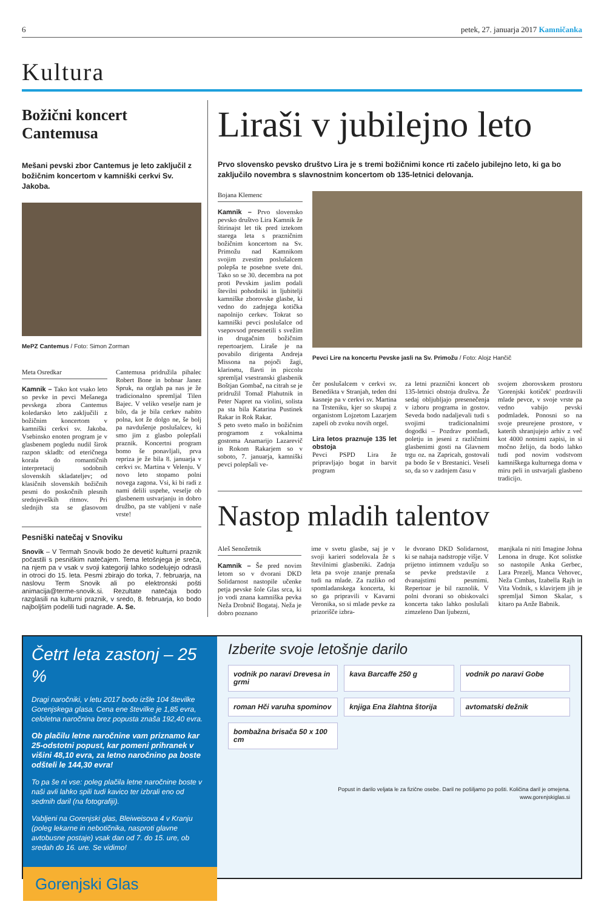6 petek, 27. januarja 2017 Kamničanka
Kultura
Božični koncert Cantemusa
Mešani pevski zbor Cantemus je leto zaključil z božičnim koncertom v kamniški cerkvi Sv. Jakoba.
MePZ Cantemus / Foto: Simon Zorman
Meta Osredkar
Kamnik – Tako kot vsako leto so pevke in pevci Mešanega pevskega zbora Cantemus koledarsko leto zaključili z božičnim koncertom v kamniški cerkvi sv. Jakoba. Vsebinsko enoten program je v glasbenem pogledu nudil širok razpon skladb: od eteričnega korala do romantičnih interpretacij sodobnih slovenskih skladateljev; od klasičnih slovenskih božičnih pesmi do poskočnih plesnih srednjeveških ritmov. Pri slednjih sta se glasovom Cantemusa pridružila pihalec Robert Bone in bobnar Janez Spruk, na orglah pa nas je že tradicionalno spremljal Tilen Bajec. V veliko veselje nam je bilo, da je bila cerkev nabito polna, kot že dolgo ne, še bolj pa navdušenje poslušalcev, ki smo jim z glasbo polepšali praznik. Koncertni program bomo še ponavljali, prva repriza je že bila 8. januarja v cerkvi sv. Martina v Velenju. V novo leto stopamo polni novega zagona. Vsi, ki bi radi z nami delili uspehe, veselje ob glasbenem ustvarjanju in dobro družbo, pa ste vabljeni v naše vrste!
Pesniški natečaj v Snoviku
Snovik – V Termah Snovik bodo že devetič kulturni praznik počastili s pesniškim natečajem. Tema letošnjega je sreča, na njem pa v vsak v svoji kategoriji lahko sodelujejo odrasli in otroci do 15. leta. Pesmi zbirajo do torka, 7. februarja, na naslovu Term Snovik ali po elektronski pošti animacija@terme-snovik.si. Rezultate natečaja bodo razglasili na kulturni praznik, v sredo, 8. februarja, ko bodo najboljšim podelili tudi nagrade. A. Se.
Liraši v jubilejno leto
Prvo slovensko pevsko društvo Lira je s tremi božičnimi konce rti začelo jubilejno leto, ki ga bo zaključilo novembra s slavnostnim koncertom ob 135-letnici delovanja.
Bojana Klemenc
Kamnik – Prvo slovensko pevsko društvo Lira Kamnik že štirinajst let tik pred iztekom starega leta s prazničnim božičnim koncertom na Sv. Primožu nad Kamnikom svojim zvestim poslušalcem polepša te posebne svete dni. Tako so se 30. decembra na pot proti Pevskim jaslim podali številni pohodniki in ljubitelji kamniške zborovske glasbe, ki vedno do zadnjega kotička napolnijo cerkev. Tokrat so kamniški pevci poslušalce od vsepovsod presenetili s svežim in drugačnim božičnim repertoarjem. Liraše je na povabilo dirigenta Andreja Missona na pojoči žagi, klarinetu, flavti in piccolu spremljal vsestranski glasbenik Boštjan Gombač, na citrah se je pridružil Tomaž Plahutnik in Peter Napret na violini, solista pa sta bila Katarina Pustinek Rakar in Rok Rakar.
S peto sveto mašo in božičnim programom z vokalnima gostoma Anamarijo Lazarevič in Rokom Rakarjem so v soboto, 7. januarja, kamniški pevci polepšali ve-
Pevci Lire na koncertu Pevske jasli na Sv. Primožu / Foto: Alojz Hančič
čer poslušalcem v cerkvi sv. Benedikta v Stranjah, teden dni kasneje pa v cerkvi sv. Martina na Trsteniku, kjer so skupaj z organistom Lojzetom Lazarjem zapeli ob zvoku novih orgel.
Lira letos praznuje 135 let obstoja
Pevci PSPD Lira že pripravljajo bogat in barvit program
za letni praznični koncert ob 135-letnici obstoja društva. Že sedaj obljubljajo presenečenja v izboru programa in gostov. Seveda bodo nadaljevali tudi s svojimi tradicionalnimi dogodki – Pozdrav pomladi, poletju in jeseni z različnimi glasbenimi gosti na Glavnem trgu oz. na Zapricah, gostovali pa bodo še v Brestanici. Veseli so, da so v zadnjem času v
svojem zborovskem prostoru 'Gorenjski kotiček' pozdravili mlade pevce, v svoje vrste pa vedno vabijo pevski podmladek. Ponosni so na svoje preurejene prostore, v katerih shranjujejo arhiv z več kot 4000 notnimi zapisi, in si močno želijo, da bodo lahko tudi pod novim vodstvom kamniškega kulturnega doma v miru peli in ustvarjali glasbeno tradicijo.
Nastop mladih talentov
Aleš Senožetnik
Kamnik – Še pred novim letom so v dvorani DKD Solidarnost nastopile učenke petja pevske šole Glas srca, ki jo vodi znana kamniška pevka Neža Drobnič Bogataj. Neža je dobro poznano
ime v svetu glasbe, saj je v svoji karieri sodelovala že s številnimi glasbeniki. Zadnja leta pa svoje znanje prenaša tudi na mlade. Za razliko od spomladanskega koncerta, ki so ga pripravili v Kavarni Veronika, so si mlade pevke za prizorišče izbra-
le dvorano DKD Solidarnost, ki se nahaja nadstropje višje. V prijetno intimnem vzdušju so se pevke predstavile z dvanajstimi pesmimi. Repertoar je bil raznolik. V polni dvorani so obiskovalci koncerta tako lahko poslušali zimzeleno Dan ljubezni,
manjkala ni niti Imagine Johna Lenona in druge. Kot solistke so nastopile Anka Gerbec, Lara Prezelj, Manca Vehovec, Neža Cimbas, Izabella Rajh in Vita Vodnik, s klavirjem jih je spremljal Simon Skalar, s kitaro pa Anže Babnik.
Četrt leta zastonj – 25 %
Dragi naročniki, v letu 2017 bodo izšle 104 številke Gorenjskega glasa. Cena ene številke je 1,85 evra, celoletna naročnina brez popusta znaša 192,40 evra.
Ob plačilu letne naročnine vam priznamo kar 25-odstotni popust, kar pomeni prihranek v višini 48,10 evra, za letno naročnino pa boste odšteli le 144,30 evra!
To pa še ni vse: poleg plačila letne naročnine boste v naši avli lahko spili tudi kavico ter izbrali eno od sedmih daril (na fotografiji).
Vabljeni na Gorenjski glas, Bleiweisova 4 v Kranju (poleg lekarne in nebotičnika, nasproti glavne avtobusne postaje) vsak dan od 7. do 15. ure, ob sredah do 16. ure. Se vidimo!
Gorenjski Glas
Izberite svoje letošnje darilo
vodnik po naravi Drevesa in grmi
kava Barcaffe 250 g
vodnik po naravi Gobe
roman Hči varuha spominov
knjiga Ena žlahtna štorija
avtomatski dežnik
bombažna brisača 50 x 100 cm
Popust in darilo veljata le za fizične osebe. Daril ne pošiljamo po pošti. Količina daril je omejena.
www.gorenjskiglas.si